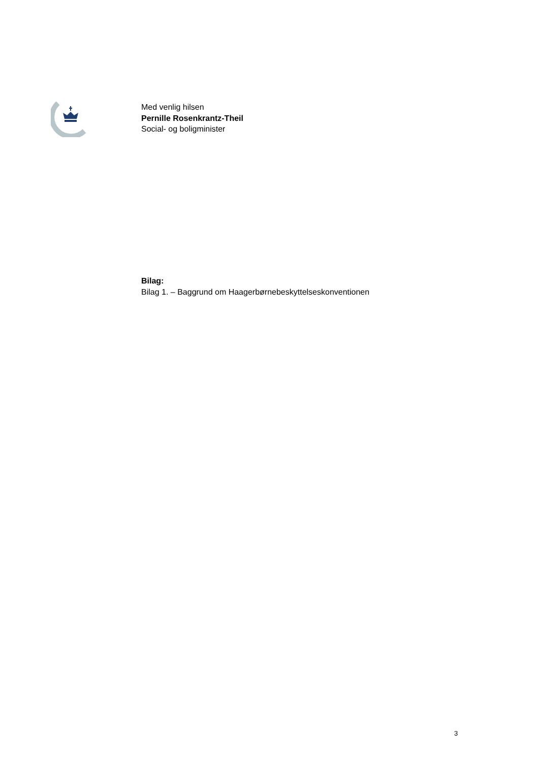Med venlig hilsen
Pernille Rosenkrantz-Theil
Social- og boligminister
Bilag:
Bilag 1. – Baggrund om Haagerbørnebeskyttelseskonventionen
3